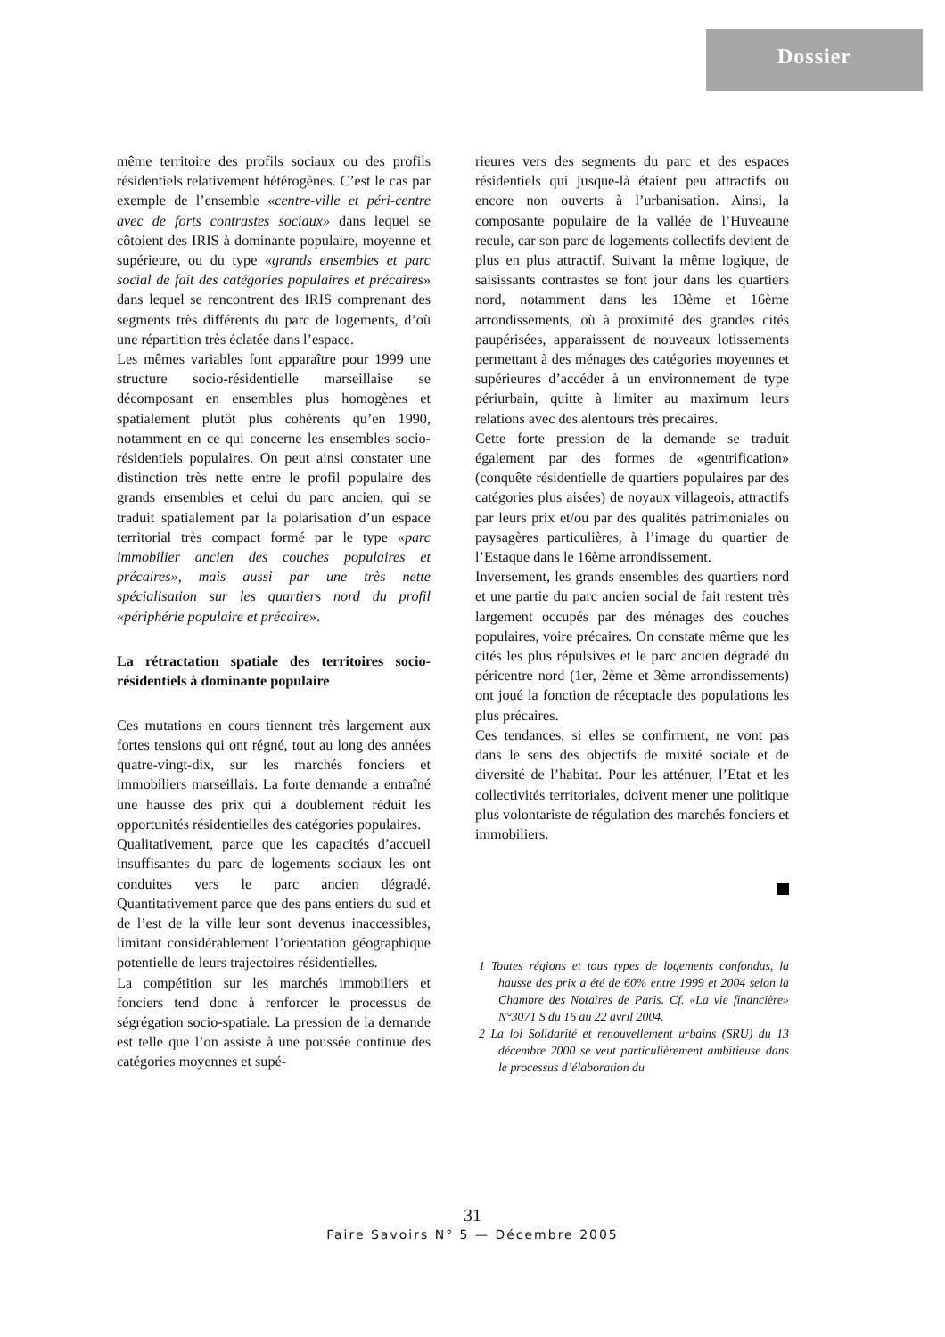Dossier
même territoire des profils sociaux ou des profils résidentiels relativement hétérogènes. C’est le cas par exemple de l’ensemble «centre-ville et péri-centre avec de forts contrastes sociaux» dans lequel se côtoient des IRIS à dominante populaire, moyenne et supérieure, ou du type «grands ensembles et parc social de fait des catégories populaires et précaires» dans lequel se rencontrent des IRIS comprenant des segments très différents du parc de logements, d’où une répartition très éclatée dans l’espace.
Les mêmes variables font apparaître pour 1999 une structure socio-résidentielle marseillaise se décomposant en ensembles plus homogènes et spatialement plutôt plus cohérents qu’en 1990, notamment en ce qui concerne les ensembles socio-résidentiels populaires. On peut ainsi constater une distinction très nette entre le profil populaire des grands ensembles et celui du parc ancien, qui se traduit spatialement par la polarisation d’un espace territorial très compact formé par le type «parc immobilier ancien des couches populaires et précaires», mais aussi par une très nette spécialisation sur les quartiers nord du profil «périphérie populaire et précaire».
La rétractation spatiale des territoires socio-résidentiels à dominante populaire
Ces mutations en cours tiennent très largement aux fortes tensions qui ont régné, tout au long des années quatre-vingt-dix, sur les marchés fonciers et immobiliers marseillais. La forte demande a entraîné une hausse des prix qui a doublement réduit les opportunités résidentielles des catégories populaires.
Qualitativement, parce que les capacités d’accueil insuffisantes du parc de logements sociaux les ont conduites vers le parc ancien dégradé. Quantitativement parce que des pans entiers du sud et de l’est de la ville leur sont devenus inaccessibles, limitant considérablement l’orientation géographique potentielle de leurs trajectoires résidentielles.
La compétition sur les marchés immobiliers et fonciers tend donc à renforcer le processus de ségrégation socio-spatiale. La pression de la demande est telle que l’on assiste à une poussée continue des catégories moyennes et supé-
rieures vers des segments du parc et des espaces résidentiels qui jusque-là étaient peu attractifs ou encore non ouverts à l’urbanisation. Ainsi, la composante populaire de la vallée de l’Huveaune recule, car son parc de logements collectifs devient de plus en plus attractif. Suivant la même logique, de saisissants contrastes se font jour dans les quartiers nord, notamment dans les 13ème et 16ème arrondissements, où à proximité des grandes cités paupérisées, apparaissent de nouveaux lotissements permettant à des ménages des catégories moyennes et supérieures d’accéder à un environnement de type périurbain, quitte à limiter au maximum leurs relations avec des alentours très précaires.
Cette forte pression de la demande se traduit également par des formes de «gentrification» (conquête résidentielle de quartiers populaires par des catégories plus aisées) de noyaux villageois, attractifs par leurs prix et/ou par des qualités patrimoniales ou paysagères particulières, à l’image du quartier de l’Estaque dans le 16ème arrondissement.
Inversement, les grands ensembles des quartiers nord et une partie du parc ancien social de fait restent très largement occupés par des ménages des couches populaires, voire précaires. On constate même que les cités les plus répulsives et le parc ancien dégradé du péricentre nord (1er, 2ème et 3ème arrondissements) ont joué la fonction de réceptacle des populations les plus précaires.
Ces tendances, si elles se confirment, ne vont pas dans le sens des objectifs de mixité sociale et de diversité de l’habitat. Pour les atténuer, l’Etat et les collectivités territoriales, doivent mener une politique plus volontariste de régulation des marchés fonciers et immobiliers.
1 Toutes régions et tous types de logements confondus, la hausse des prix a été de 60% entre 1999 et 2004 selon la Chambre des Notaires de Paris. Cf. «La vie financière» N°3071 S du 16 au 22 avril 2004.
2 La loi Solidarité et renouvellement urbains (SRU) du 13 décembre 2000 se veut particulièrement ambitieuse dans le processus d’élaboration du
31
Faire Savoirs N° 5 — Décembre 2005